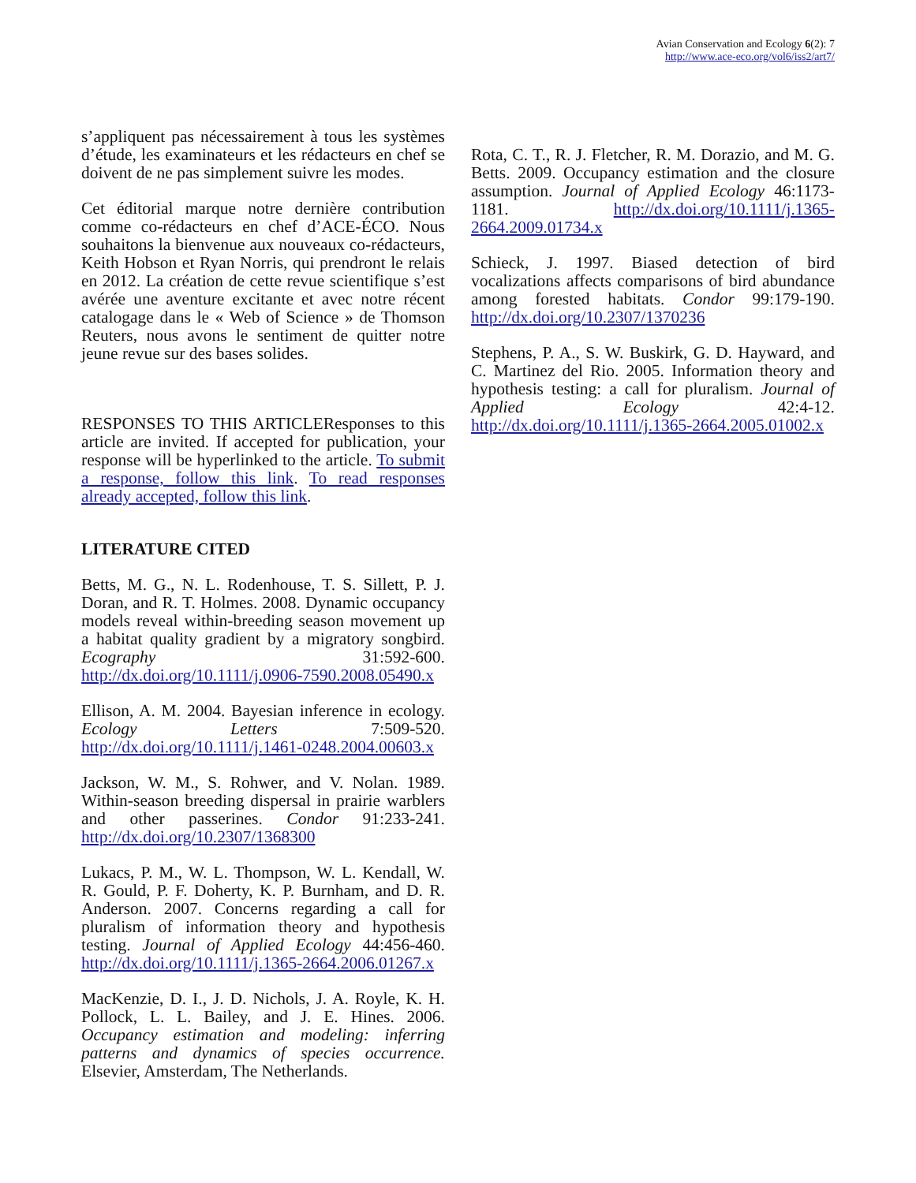Avian Conservation and Ecology 6(2): 7
http://www.ace-eco.org/vol6/iss2/art7/
s’appliquent pas nécessairement à tous les systèmes d’étude, les examinateurs et les rédacteurs en chef se doivent de ne pas simplement suivre les modes.
Cet éditorial marque notre dernière contribution comme co-rédacteurs en chef d’ACE-ÉCO. Nous souhaitons la bienvenue aux nouveaux co-rédacteurs, Keith Hobson et Ryan Norris, qui prendront le relais en 2012. La création de cette revue scientifique s’est avérée une aventure excitante et avec notre récent catalogage dans le « Web of Science » de Thomson Reuters, nous avons le sentiment de quitter notre jeune revue sur des bases solides.
RESPONSES TO THIS ARTICLEResponses to this article are invited. If accepted for publication, your response will be hyperlinked to the article. To submit a response, follow this link. To read responses already accepted, follow this link.
LITERATURE CITED
Betts, M. G., N. L. Rodenhouse, T. S. Sillett, P. J. Doran, and R. T. Holmes. 2008. Dynamic occupancy models reveal within-breeding season movement up a habitat quality gradient by a migratory songbird. Ecography 31:592-600. http://dx.doi.org/10.1111/j.0906-7590.2008.05490.x
Ellison, A. M. 2004. Bayesian inference in ecology. Ecology Letters 7:509-520. http://dx.doi.org/10.1111/j.1461-0248.2004.00603.x
Jackson, W. M., S. Rohwer, and V. Nolan. 1989. Within-season breeding dispersal in prairie warblers and other passerines. Condor 91:233-241. http://dx.doi.org/10.2307/1368300
Lukacs, P. M., W. L. Thompson, W. L. Kendall, W. R. Gould, P. F. Doherty, K. P. Burnham, and D. R. Anderson. 2007. Concerns regarding a call for pluralism of information theory and hypothesis testing. Journal of Applied Ecology 44:456-460. http://dx.doi.org/10.1111/j.1365-2664.2006.01267.x
MacKenzie, D. I., J. D. Nichols, J. A. Royle, K. H. Pollock, L. L. Bailey, and J. E. Hines. 2006. Occupancy estimation and modeling: inferring patterns and dynamics of species occurrence. Elsevier, Amsterdam, The Netherlands.
Rota, C. T., R. J. Fletcher, R. M. Dorazio, and M. G. Betts. 2009. Occupancy estimation and the closure assumption. Journal of Applied Ecology 46:1173-1181. http://dx.doi.org/10.1111/j.1365-2664.2009.01734.x
Schieck, J. 1997. Biased detection of bird vocalizations affects comparisons of bird abundance among forested habitats. Condor 99:179-190. http://dx.doi.org/10.2307/1370236
Stephens, P. A., S. W. Buskirk, G. D. Hayward, and C. Martinez del Rio. 2005. Information theory and hypothesis testing: a call for pluralism. Journal of Applied Ecology 42:4-12. http://dx.doi.org/10.1111/j.1365-2664.2005.01002.x